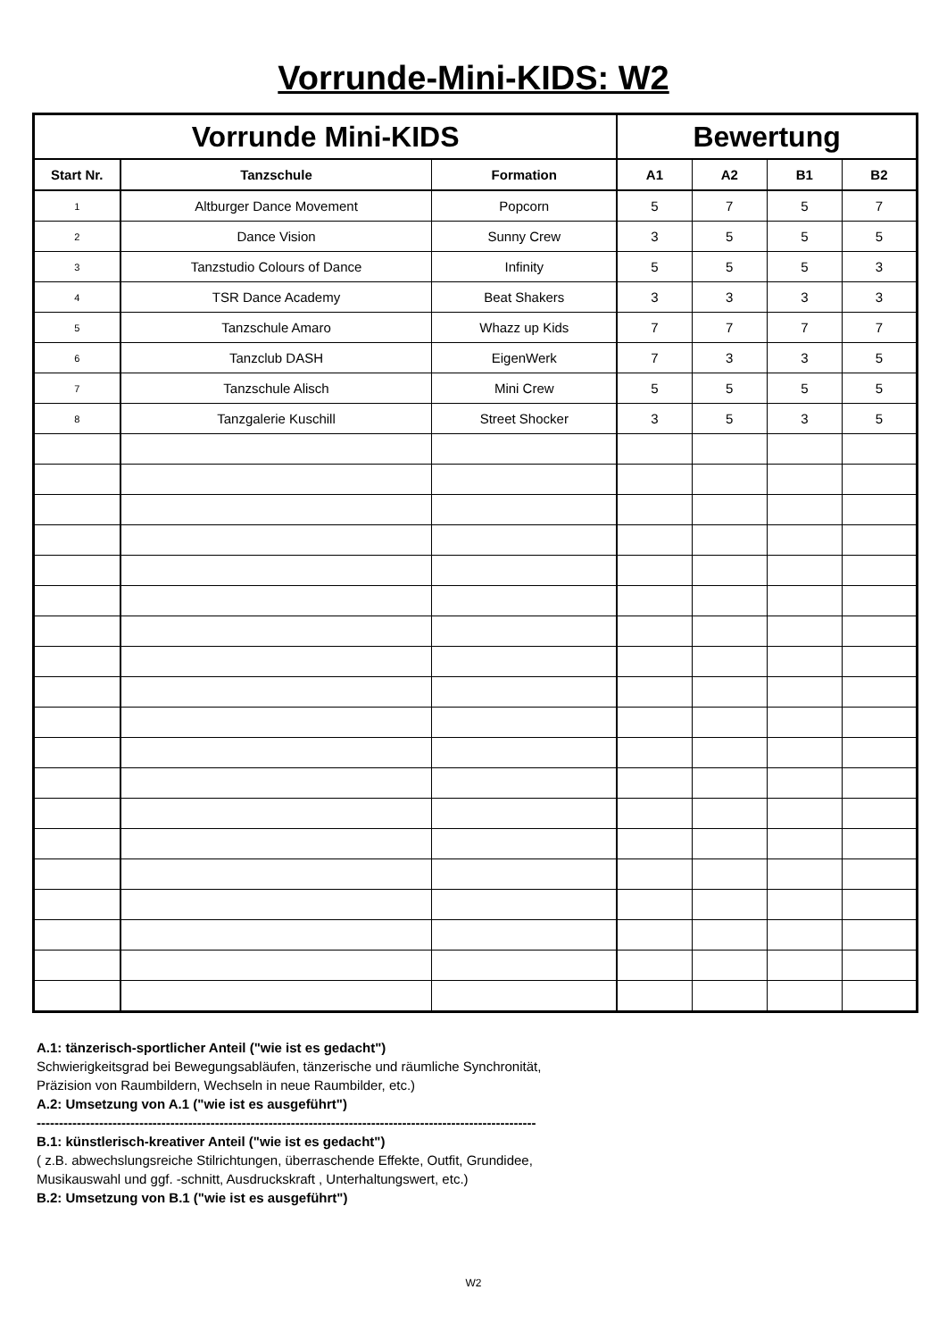Vorrunde-Mini-KIDS: W2
| Vorrunde Mini-KIDS | | | Bewertung | | | |
| --- | --- | --- | --- | --- | --- | --- |
| Start Nr. | Tanzschule | Formation | A1 | A2 | B1 | B2 |
| 1 | Altburger Dance Movement | Popcorn | 5 | 7 | 5 | 7 |
| 2 | Dance Vision | Sunny Crew | 3 | 5 | 5 | 5 |
| 3 | Tanzstudio Colours of Dance | Infinity | 5 | 5 | 5 | 3 |
| 4 | TSR Dance Academy | Beat Shakers | 3 | 3 | 3 | 3 |
| 5 | Tanzschule Amaro | Whazz up Kids | 7 | 7 | 7 | 7 |
| 6 | Tanzclub DASH | EigenWerk | 7 | 3 | 3 | 5 |
| 7 | Tanzschule Alisch | Mini Crew | 5 | 5 | 5 | 5 |
| 8 | Tanzgalerie Kuschill | Street Shocker | 3 | 5 | 3 | 5 |
A.1: tänzerisch-sportlicher Anteil ("wie ist es gedacht")
Schwierigkeitsgrad bei Bewegungsabläufen, tänzerische und räumliche Synchronität,
Präzision von Raumbildern, Wechseln in neue Raumbilder, etc.)
A.2: Umsetzung von A.1 ("wie ist es ausgeführt")
----------------------------------------------------------------------------------------------------------------
B.1: künstlerisch-kreativer Anteil ("wie ist es gedacht")
( z.B. abwechslungsreiche Stilrichtungen, überraschende Effekte, Outfit, Grundidee,
Musikauswahl und ggf. -schnitt, Ausdruckskraft , Unterhaltungswert, etc.)
B.2: Umsetzung von B.1 ("wie ist es ausgeführt")
W2